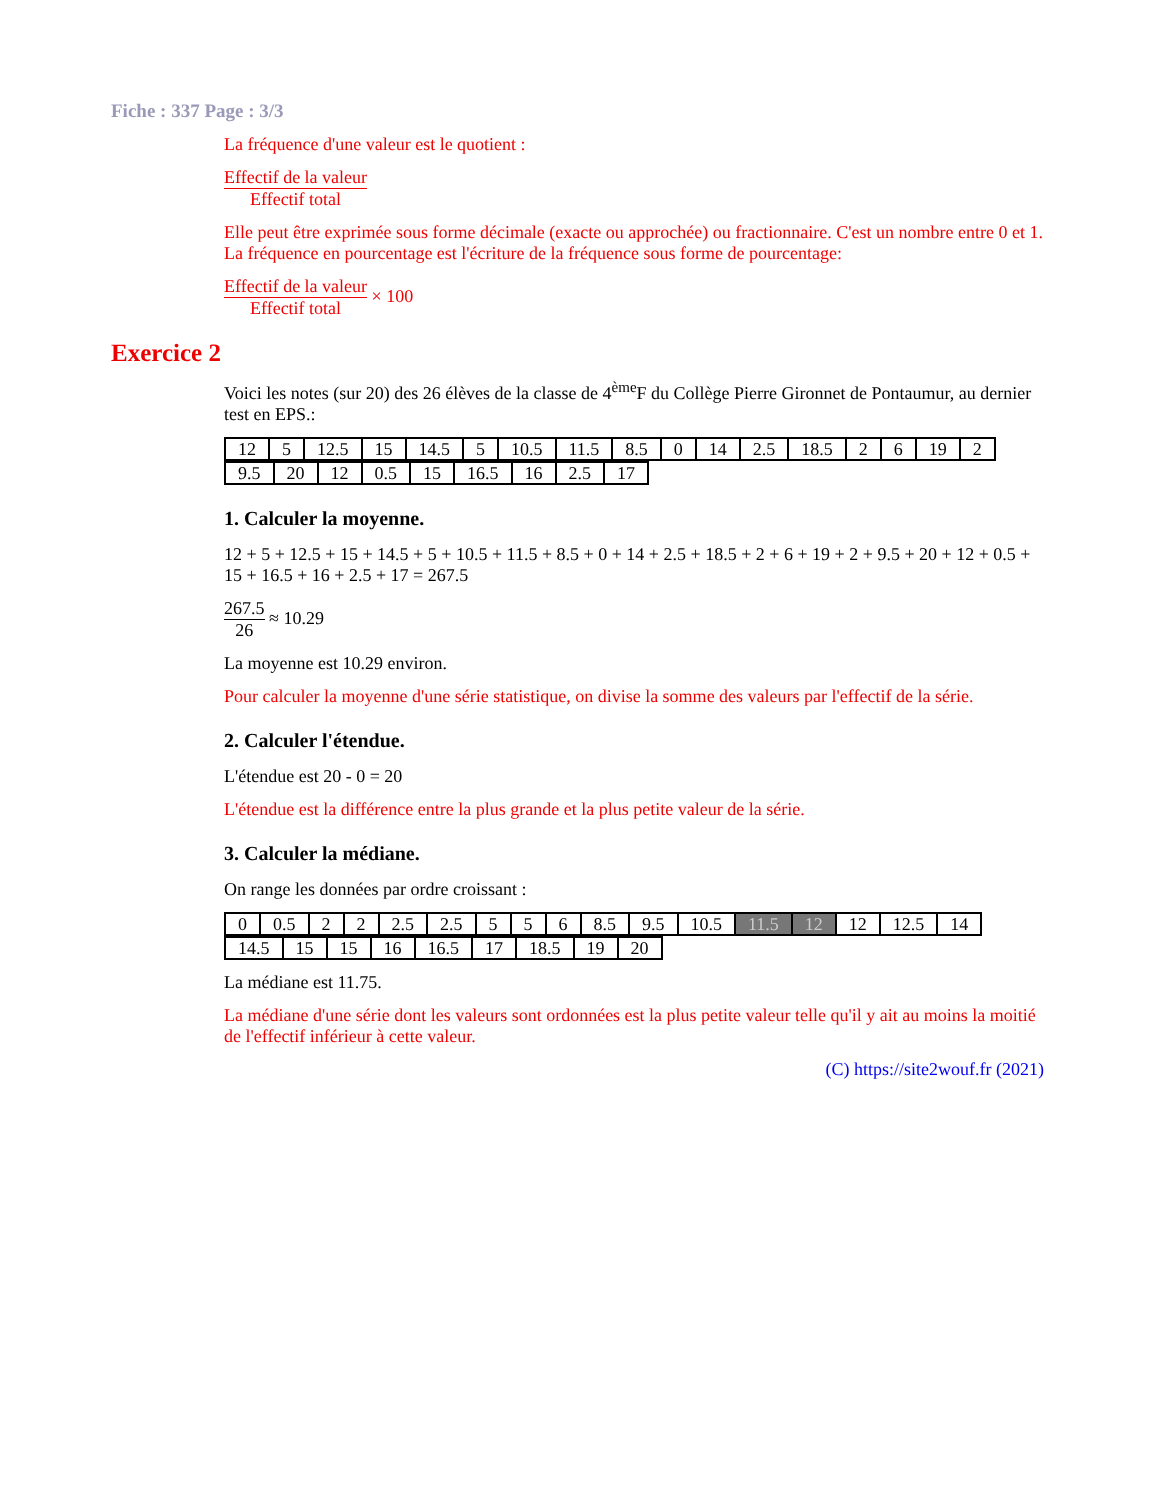Fiche : 337 Page : 3/3
La fréquence d'une valeur est le quotient :
Effectif de la valeur Effectif total
Elle peut être exprimée sous forme décimale (exacte ou approchée) ou fractionnaire. C'est un nombre entre 0 et 1. La fréquence en pourcentage est l'écriture de la fréquence sous forme de pourcentage:
Effectif de la valeur Effectif total × 100
Exercice 2
Voici les notes (sur 20) des 26 élèves de la classe de 4<sup>ème</sup>F du Collège Pierre Gironnet de Pontaumur, au dernier test en EPS.:
| 12 | 5 | 12.5 | 15 | 14.5 | 5 | 10.5 | 11.5 | 8.5 | 0 | 14 | 2.5 | 18.5 | 2 | 6 | 19 | 2 |
| 9.5 | 20 | 12 | 0.5 | 15 | 16.5 | 16 | 2.5 | 17 |
1. Calculer la moyenne.
12 + 5 + 12.5 + 15 + 14.5 + 5 + 10.5 + 11.5 + 8.5 + 0 + 14 + 2.5 + 18.5 + 2 + 6 + 19 + 2 + 9.5 + 20 + 12 + 0.5 + 15 + 16.5 + 16 + 2.5 + 17 = 267.5
267.5 26 ≈ 10.29
La moyenne est 10.29 environ.
Pour calculer la moyenne d'une série statistique, on divise la somme des valeurs par l'effectif de la série.
2. Calculer l'étendue.
L'étendue est 20 - 0 = 20
L'étendue est la différence entre la plus grande et la plus petite valeur de la série.
3. Calculer la médiane.
On range les données par ordre croissant :
| 0 | 0.5 | 2 | 2 | 2.5 | 2.5 | 5 | 5 | 6 | 8.5 | 9.5 | 10.5 | 11.5 | 12 | 12 | 12.5 | 14 |
| 14.5 | 15 | 15 | 16 | 16.5 | 17 | 18.5 | 19 | 20 |
La médiane est 11.75.
La médiane d'une série dont les valeurs sont ordonnées est la plus petite valeur telle qu'il y ait au moins la moitié de l'effectif inférieur à cette valeur.
(C) https://site2wouf.fr (2021)